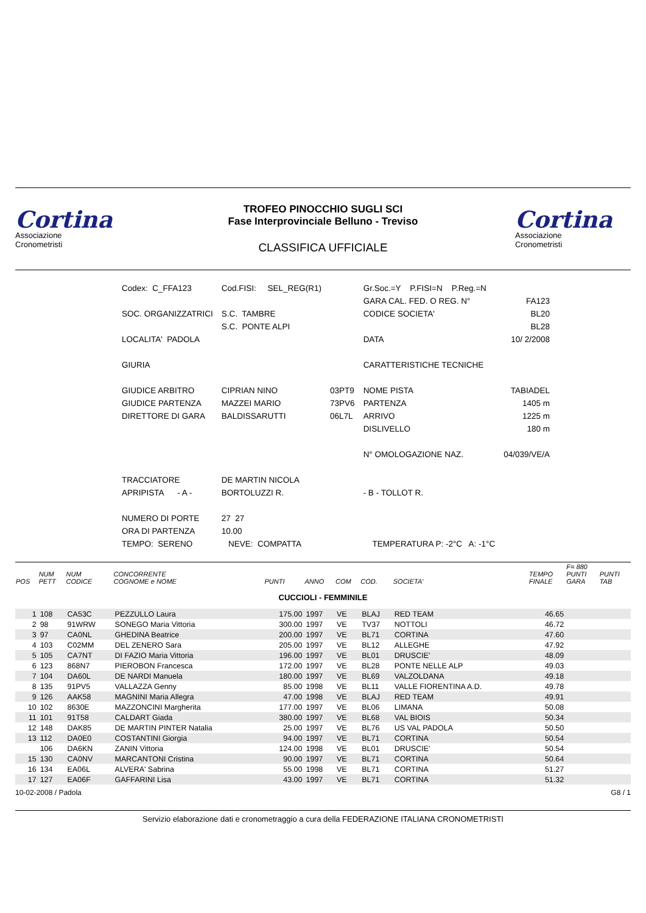Cortina
Associazione
Cronometristi
TROFEO PINOCCHIO SUGLI SCI
Fase Interprovinciale Belluno - Treviso
CLASSIFICA UFFICIALE
Cortina
Associazione
Cronometristi
| Codex: C_FFA123 | Cod.FISI: SEL_REG(R1) | | Gr.Soc.=Y P.FISI=N P.Reg.=N | |
| | | | GARA CAL. FED. O REG. N° | FA123 |
| SOC. ORGANIZZATRICI | S.C. TAMBRE | | CODICE SOCIETA' | BL20 |
| | S.C. PONTE ALPI | | | BL28 |
| LOCALITA' PADOLA | | | DATA | 10/ 2/2008 |
| GIURIA | | | CARATTERISTICHE TECNICHE | |
| GIUDICE ARBITRO | CIPRIAN NINO | 03PT9 | NOME PISTA | TABIADEL |
| GIUDICE PARTENZA | MAZZEI MARIO | 73PV6 | PARTENZA | 1405 m |
| DIRETTORE DI GARA | BALDISSARUTTI | 06L7L | ARRIVO | 1225 m |
| | | | DISLIVELLO | 180 m |
| | | | N° OMOLOGAZIONE NAZ. | 04/039/VE/A |
| TRACCIATORE | DE MARTIN NICOLA | | | |
| APRIPISTA - A - | BORTOLUZZI R. | | - B - TOLLOT R. | |
| NUMERO DI PORTE | 27 27 | | | |
| ORA DI PARTENZA | 10.00 | | | |
| TEMPO: SERENO | NEVE: COMPATTA | | TEMPERATURA P: -2°C A: -1°C | |
| POS | NUM PETT | NUM CODICE | CONCORRENTE COGNOME e NOME | PUNTI | ANNO | COM | COD. | SOCIETA' | TEMPO FINALE | F= 880 PUNTI GARA | PUNTI TAB |
| --- | --- | --- | --- | --- | --- | --- | --- | --- | --- | --- | --- |
| CUCCIOLI - FEMMINILE | | | | | | | | | | | |
| 1 | 108 | CA53C | PEZZULLO Laura | 175.00 | 1997 | VE | BLAJ | RED TEAM | 46.65 | | |
| 2 | 98 | 91WRW | SONEGO Maria Vittoria | 300.00 | 1997 | VE | TV37 | NOTTOLI | 46.72 | | |
| 3 | 97 | CA0NL | GHEDINA Beatrice | 200.00 | 1997 | VE | BL71 | CORTINA | 47.60 | | |
| 4 | 103 | C02MM | DEL ZENERO Sara | 205.00 | 1997 | VE | BL12 | ALLEGHE | 47.92 | | |
| 5 | 105 | CA7NT | DI FAZIO Maria Vittoria | 196.00 | 1997 | VE | BL01 | DRUSCIE' | 48.09 | | |
| 6 | 123 | 868N7 | PIEROBON Francesca | 172.00 | 1997 | VE | BL28 | PONTE NELLE ALP | 49.03 | | |
| 7 | 104 | DA60L | DE NARDI Manuela | 180.00 | 1997 | VE | BL69 | VALZOLDANA | 49.18 | | |
| 8 | 135 | 91PV5 | VALLAZZA Genny | 85.00 | 1998 | VE | BL11 | VALLE FIORENTINA A.D. | 49.78 | | |
| 9 | 126 | AAK58 | MAGNINI Maria Allegra | 47.00 | 1998 | VE | BLAJ | RED TEAM | 49.91 | | |
| 10 | 102 | 8630E | MAZZONCINI Margherita | 177.00 | 1997 | VE | BL06 | LIMANA | 50.08 | | |
| 11 | 101 | 91T58 | CALDART Giada | 380.00 | 1997 | VE | BL68 | VAL BIOIS | 50.34 | | |
| 12 | 148 | DAK85 | DE MARTIN PINTER Natalia | 25.00 | 1997 | VE | BL76 | US VAL PADOLA | 50.50 | | |
| 13 | 112 | DA0E0 | COSTANTINI Giorgia | 94.00 | 1997 | VE | BL71 | CORTINA | 50.54 | | |
| | 106 | DA6KN | ZANIN Vittoria | 124.00 | 1998 | VE | BL01 | DRUSCIE' | 50.54 | | |
| 15 | 130 | CA0NV | MARCANTONI Cristina | 90.00 | 1997 | VE | BL71 | CORTINA | 50.64 | | |
| 16 | 134 | EA06L | ALVERA' Sabrina | 55.00 | 1998 | VE | BL71 | CORTINA | 51.27 | | |
| 17 | 127 | EA06F | GAFFARINI Lisa | 43.00 | 1997 | VE | BL71 | CORTINA | 51.32 | | |
10-02-2008 / Padola G8 / 1
Servizio elaborazione dati e cronometraggio a cura della FEDERAZIONE ITALIANA CRONOMETRISTI